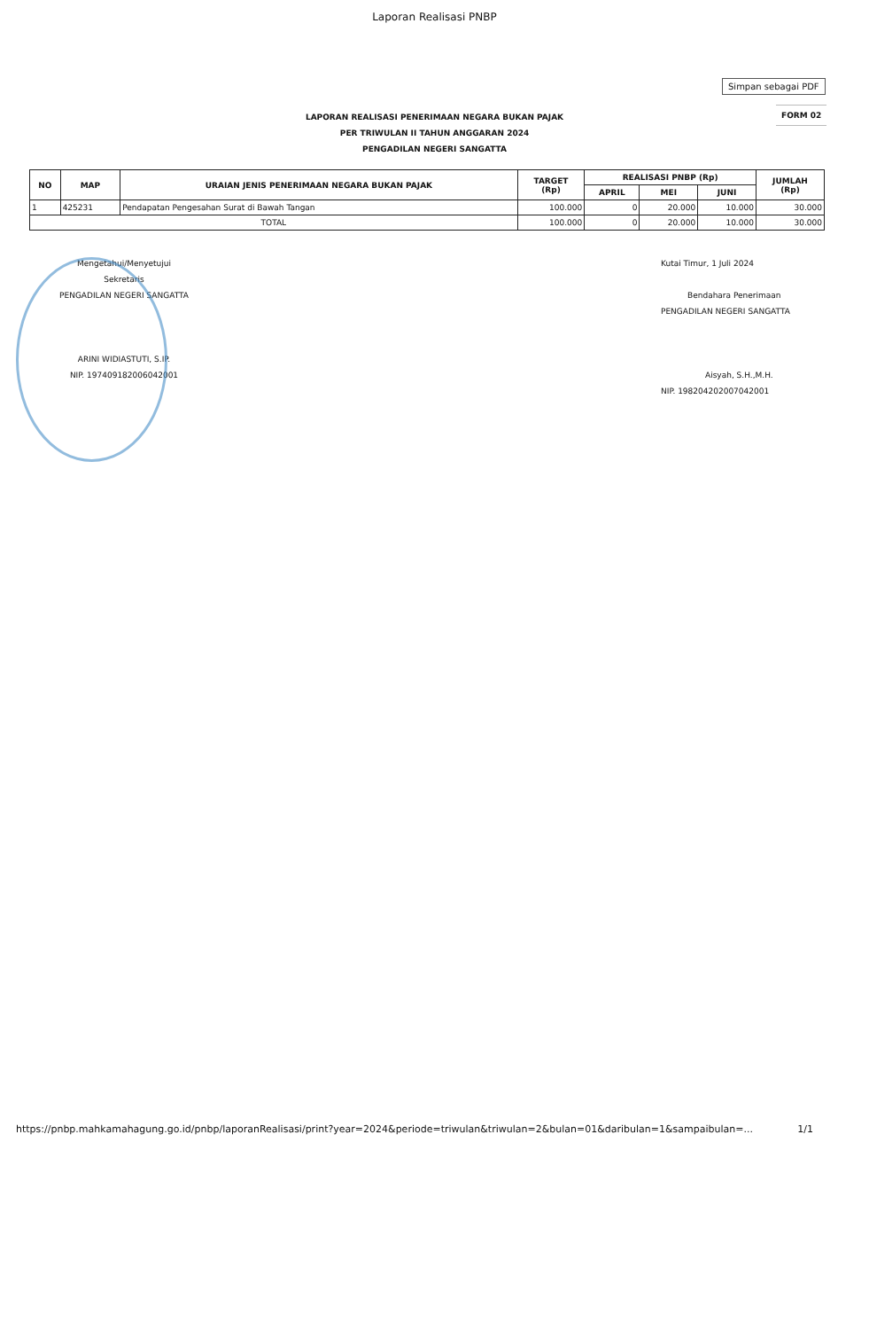Laporan Realisasi PNBP
Simpan sebagai PDF
FORM 02
LAPORAN REALISASI PENERIMAAN NEGARA BUKAN PAJAK
PER TRIWULAN II TAHUN ANGGARAN 2024
PENGADILAN NEGERI SANGATTA
| NO | MAP | URAIAN JENIS PENERIMAAN NEGARA BUKAN PAJAK | TARGET (Rp) | REALISASI PNBP (Rp) | | | JUMLAH (Rp) |
| --- | --- | --- | --- | --- | --- | --- | --- |
| | | | | APRIL | MEI | JUNI | |
| 1 | 425231 | Pendapatan Pengesahan Surat di Bawah Tangan | 100.000 | 0 | 20.000 | 10.000 | 30.000 |
| TOTAL | | | 100.000 | 0 | 20.000 | 10.000 | 30.000 |
Mengetahui/Menyetujui
Sekretaris
PENGADILAN NEGERI SANGATTA
ARINI WIDIASTUTI, S.IP.
NIP. 197409182006042001
Kutai Timur, 1 Juli 2024
Bendahara Penerimaan
PENGADILAN NEGERI SANGATTA
Aisyah, S.H.,M.H.
NIP. 198204202007042001
https://pnbp.mahkamahagung.go.id/pnbp/laporanRealisasi/print?year=2024&periode=triwulan&triwulan=2&bulan=01&daribulan=1&sampaibulan=... 1/1